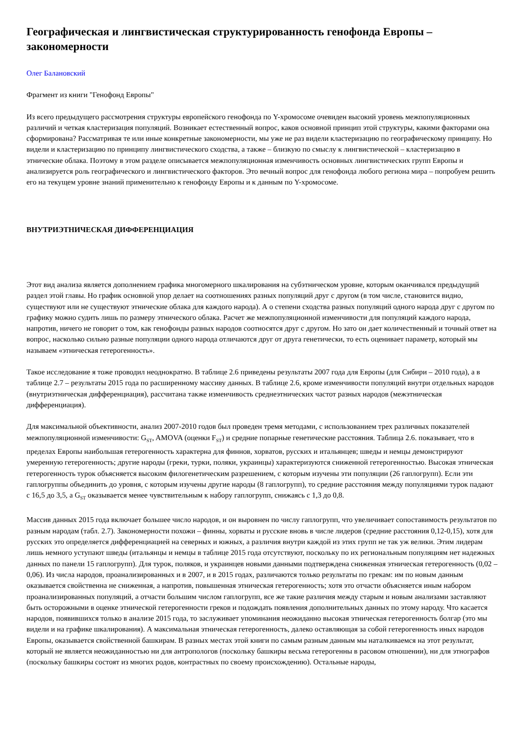Географическая и лингвистическая структурированность генофонда Европы – закономерности
Олег Балановский
Фрагмент из книги "Генофонд Европы"
Из всего предыдущего рассмотрения структуры европейского генофонда по Y-хромосоме очевиден высокий уровень межпопуляционных различий и четкая кластеризация популяций. Возникает естественный вопрос, каков основной принцип этой структуры, какими факторами она сформирована? Рассматривая те или иные конкретные закономерности, мы уже не раз видели кластеризацию по географическому принципу. Но видели и кластеризацию по принципу лингвистического сходства, а также – близкую по смыслу к лингвистической – кластеризацию в этнические облака. Поэтому в этом разделе описывается межпопуляционная изменчивость основных лингвистических групп Европы и анализируется роль географического и лингвистического факторов. Это вечный вопрос для генофонда любого региона мира – попробуем решить его на текущем уровне знаний применительно к генофонду Европы и к данным по Y-хромосоме.
ВНУТРИЭТНИЧЕСКАЯ ДИФФЕРЕНЦИАЦИЯ
Этот вид анализа является дополнением графика многомерного шкалирования на субэтническом уровне, которым оканчивался предыдущий раздел этой главы. Но график основной упор делает на соотношениях разных популяций друг с другом (в том числе, становится видно, существуют или не существуют этнические облака для каждого народа). А о степени сходства разных популяций одного народа друг с другом по графику можно судить лишь по размеру этнического облака. Расчет же межпопуляционной изменчивости для популяций каждого народа, напротив, ничего не говорит о том, как генофонды разных народов соотносятся друг с другом. Но зато он дает количественный и точный ответ на вопрос, насколько сильно разные популяции одного народа отличаются друг от друга генетически, то есть оценивает параметр, который мы называем «этническая гетерогенность».
Такое исследование я тоже проводил неоднократно. В таблице 2.6 приведены результаты 2007 года для Европы (для Сибири – 2010 года), а в таблице 2.7 – результаты 2015 года по расширенному массиву данных. В таблице 2.6, кроме изменчивости популяций внутри отдельных народов (внутриэтническая дифференциация), рассчитана также изменчивость среднеэтнических частот разных народов (межэтническая дифференциация).
Для максимальной объективности, анализ 2007-2010 годов был проведен тремя методами, с использованием трех различных показателей межпопуляционной изменчивости: G<sub>ST</sub>, AMOVA (оценки F<sub>ST</sub>) и средние попарные генетические расстояния. Таблица 2.6. показывает, что в пределах Европы наибольшая гетерогенность характерна для финнов, хорватов, русских и итальянцев; шведы и немцы демонстрируют умеренную гетерогенность; другие народы (греки, турки, поляки, украинцы) характеризуются сниженной гетерогенностью. Высокая этническая гетерогенность турок объясняется высоким филогенетическим разрешением, с которым изучены эти популяции (26 гаплогрупп). Если эти гаплогруппы объединить до уровня, с которым изучены другие народы (8 гаплогрупп), то средние расстояния между популяциями турок падают с 16,5 до 3,5, а G<sub>ST</sub> оказывается менее чувствительным к набору гаплогрупп, снижаясь с 1,3 до 0,8.
Массив данных 2015 года включает большее число народов, и он выровнен по числу гаплогрупп, что увеличивает сопоставимость результатов по разным народам (табл. 2.7). Закономерности похожи – финны, хорваты и русские вновь в числе лидеров (средние расстояния 0,12-0,15), хотя для русских это определяется дифференциацией на северных и южных, а различия внутри каждой из этих групп не так уж велики. Этим лидерам лишь немного уступают шведы (итальянцы и немцы в таблице 2015 года отсутствуют, поскольку по их региональным популяциям нет надежных данных по панели 15 гаплогрупп). Для турок, поляков, и украинцев новыми данными подтверждена сниженная этническая гетерогенность (0,02 – 0,06). Из числа народов, проанализированных и в 2007, и в 2015 годах, различаются только результаты по грекам: им по новым данным оказывается свойственна не сниженная, а напротив, повышенная этническая гетерогенность; хотя это отчасти объясняется иным набором проанализированных популяций, а отчасти большим числом гаплогрупп, все же такие различия между старым и новым анализами заставляют быть осторожными в оценке этнической гетерогенности греков и подождать появления дополнительных данных по этому народу. Что касается народов, появившихся только в анализе 2015 года, то заслуживает упоминания неожиданно высокая этническая гетерогенность болгар (это мы видели и на графике шкалирования). А максимальная этническая гетерогенность, далеко оставляющая за собой гетерогенность иных народов Европы, оказывается свойственной башкирам. В разных местах этой книги по самым разным данным мы наталкиваемся на этот результат, который не является неожиданностью ни для антропологов (поскольку башкиры весьма гетерогенны в расовом отношении), ни для этнографов (поскольку башкиры состоят из многих родов, контрастных по своему происхождению). Остальные народы,